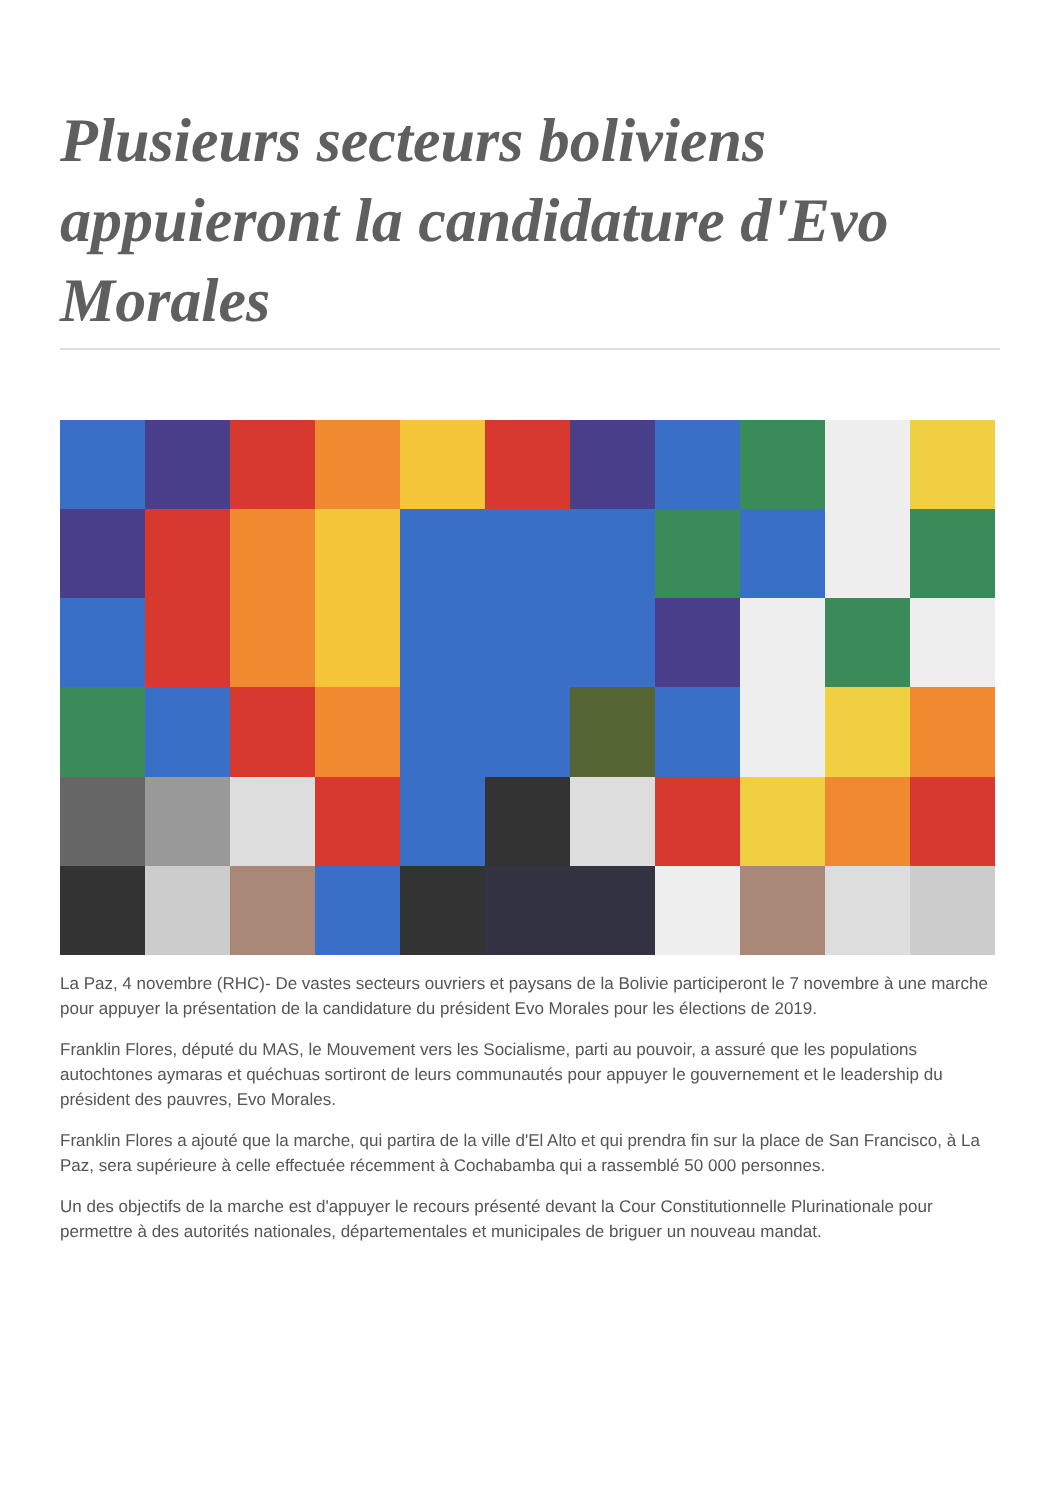Plusieurs secteurs boliviens appuieront la candidature d'Evo Morales
La Paz, 4 novembre (RHC)- De vastes secteurs ouvriers et paysans de la Bolivie participeront le 7 novembre à une marche pour appuyer la présentation de la candidature du président Evo Morales pour les élections de 2019.
Franklin Flores, député du MAS, le Mouvement vers les Socialisme, parti au pouvoir, a assuré que les populations autochtones aymaras et quéchuas sortiront de leurs communautés pour appuyer le gouvernement et le leadership du président des pauvres, Evo Morales.
Franklin Flores a ajouté que la marche, qui partira de la ville d'El Alto et qui prendra fin sur la place de San Francisco, à La Paz, sera supérieure à celle effectuée récemment à Cochabamba qui a rassemblé 50 000 personnes.
Un des objectifs de la marche est d'appuyer le recours présenté devant la Cour Constitutionnelle Plurinationale pour permettre à des autorités nationales, départementales et municipales de briguer un nouveau mandat.